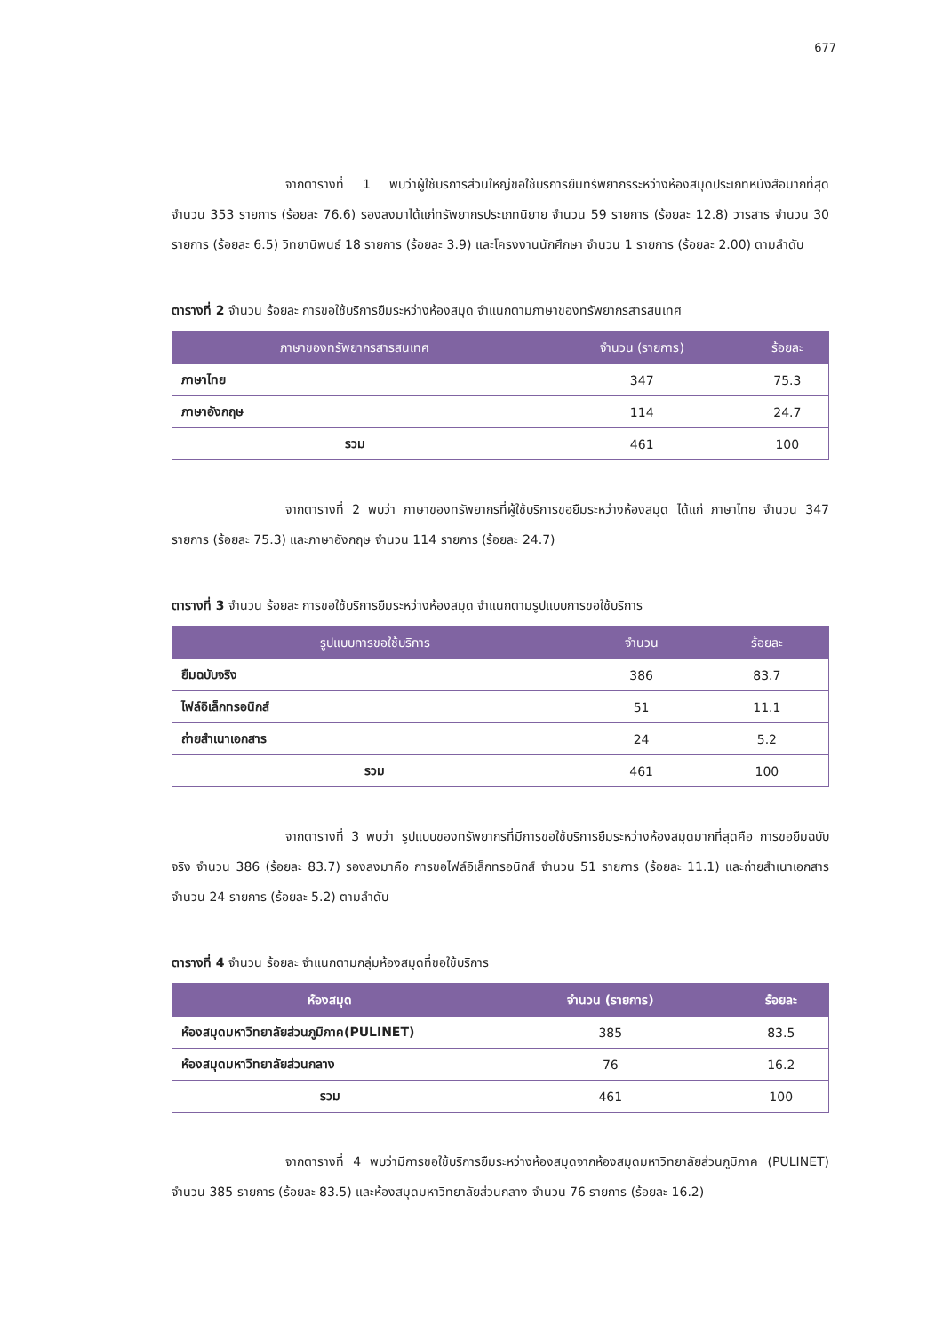677
จากตารางที่ 1 พบว่าผู้ใช้บริการส่วนใหญ่ขอใช้บริการยืมทรัพยากรระหว่างห้องสมุดประเภทหนังสือมากที่สุด จำนวน 353 รายการ (ร้อยละ 76.6) รองลงมาได้แก่ทรัพยากรประเภทนิยาย จำนวน 59 รายการ (ร้อยละ 12.8) วารสาร จำนวน 30 รายการ (ร้อยละ 6.5) วิทยานิพนธ์ 18 รายการ (ร้อยละ 3.9) และโครงงานนักศึกษา จำนวน 1 รายการ (ร้อยละ 2.00) ตามลำดับ
ตารางที่ 2 จำนวน ร้อยละ การขอใช้บริการยืมระหว่างห้องสมุด จำแนกตามภาษาของทรัพยากรสารสนเทศ
| ภาษาของทรัพยากรสารสนเทศ | จำนวน (รายการ) | ร้อยละ |
| --- | --- | --- |
| ภาษาไทย | 347 | 75.3 |
| ภาษาอังกฤษ | 114 | 24.7 |
| รวม | 461 | 100 |
จากตารางที่ 2 พบว่า ภาษาของทรัพยากรที่ผู้ใช้บริการขอยืมระหว่างห้องสมุด ได้แก่ ภาษาไทย จำนวน 347 รายการ (ร้อยละ 75.3) และภาษาอังกฤษ จำนวน 114 รายการ (ร้อยละ 24.7)
ตารางที่ 3 จำนวน ร้อยละ การขอใช้บริการยืมระหว่างห้องสมุด จำแนกตามรูปแบบการขอใช้บริการ
| รูปแบบการขอใช้บริการ | จำนวน | ร้อยละ |
| --- | --- | --- |
| ยืมฉบับจริง | 386 | 83.7 |
| ไฟล์อิเล็กทรอนิกส์ | 51 | 11.1 |
| ถ่ายสำเนาเอกสาร | 24 | 5.2 |
| รวม | 461 | 100 |
จากตารางที่ 3 พบว่า รูปแบบของทรัพยากรที่มีการขอใช้บริการยืมระหว่างห้องสมุดมากที่สุดคือ การขอยืมฉบับจริง จำนวน 386 (ร้อยละ 83.7) รองลงมาคือ การขอไฟล์อิเล็กทรอนิกส์ จำนวน 51 รายการ (ร้อยละ 11.1) และถ่ายสำเนาเอกสาร จำนวน 24 รายการ (ร้อยละ 5.2) ตามลำดับ
ตารางที่ 4 จำนวน ร้อยละ จำแนกตามกลุ่มห้องสมุดที่ขอใช้บริการ
| ห้องสมุด | จำนวน (รายการ) | ร้อยละ |
| --- | --- | --- |
| ห้องสมุดมหาวิทยาลัยส่วนภูมิภาค(PULINET) | 385 | 83.5 |
| ห้องสมุดมหาวิทยาลัยส่วนกลาง | 76 | 16.2 |
| รวม | 461 | 100 |
จากตารางที่ 4 พบว่ามีการขอใช้บริการยืมระหว่างห้องสมุดจากห้องสมุดมหาวิทยาลัยส่วนภูมิภาค (PULINET) จำนวน 385 รายการ (ร้อยละ 83.5) และห้องสมุดมหาวิทยาลัยส่วนกลาง จำนวน 76 รายการ (ร้อยละ 16.2)